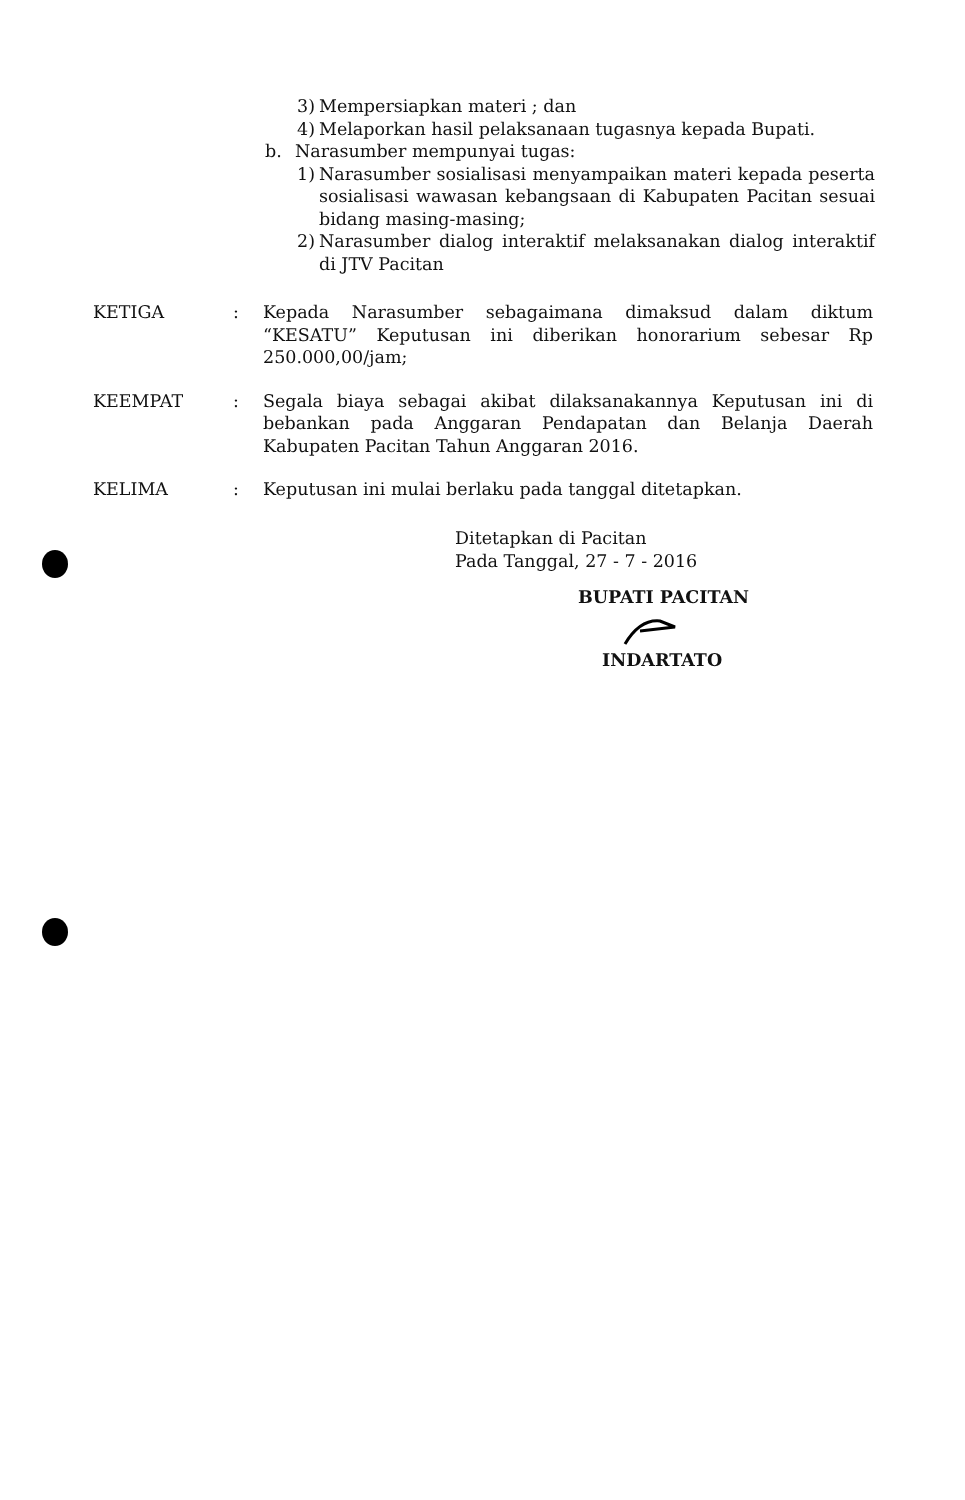3) Mempersiapkan materi ; dan
4) Melaporkan hasil pelaksanaan tugasnya kepada Bupati.
b. Narasumber mempunyai tugas:
1) Narasumber sosialisasi menyampaikan materi kepada peserta sosialisasi wawasan kebangsaan di Kabupaten Pacitan sesuai bidang masing-masing;
2) Narasumber dialog interaktif melaksanakan dialog interaktif di JTV Pacitan
KETIGA: Kepada Narasumber sebagaimana dimaksud dalam diktum “KESATU” Keputusan ini diberikan honorarium sebesar Rp 250.000,00/jam;
KEEMPAT: Segala biaya sebagai akibat dilaksanakannya Keputusan ini di bebankan pada Anggaran Pendapatan dan Belanja Daerah Kabupaten Pacitan Tahun Anggaran 2016.
KELIMA: Keputusan ini mulai berlaku pada tanggal ditetapkan.
Ditetapkan di Pacitan
Pada Tanggal, 27 - 7 - 2016
BUPATI PACITAN
INDARTATO